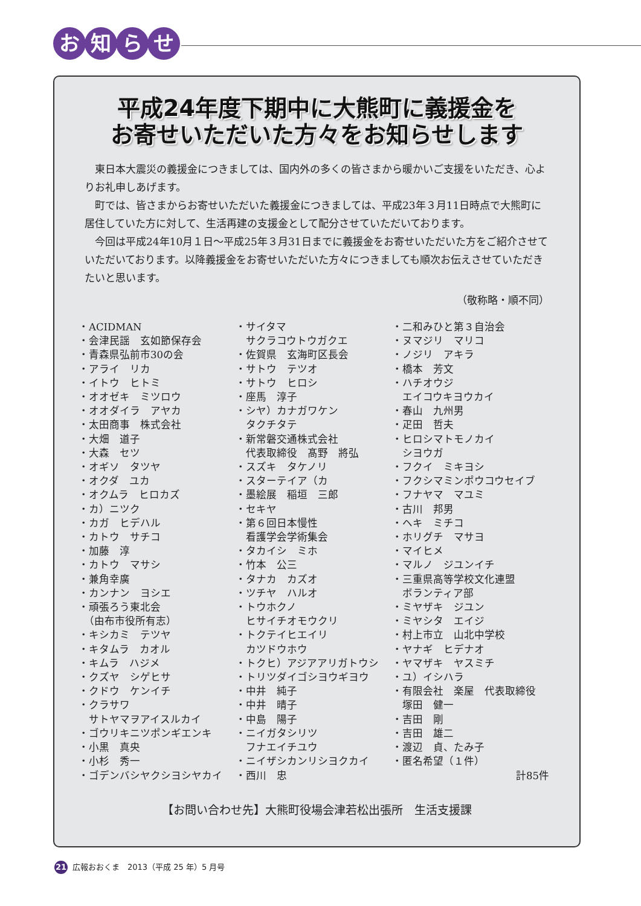お知らせ
平成24年度下期中に大熊町に義援金を
お寄せいただいた方々をお知らせします
東日本大震災の義援金につきましては、国内外の多くの皆さまから暖かいご支援をいただき、心よりお礼申しあげます。
町では、皆さまからお寄せいただいた義援金につきましては、平成23年３月11日時点で大熊町に居住していた方に対して、生活再建の支援金として配分させていただいております。
今回は平成24年10月１日～平成25年３月31日までに義援金をお寄せいただいた方をご紹介させていただいております。以降義援金をお寄せいただいた方々につきましても順次お伝えさせていただきたいと思います。
（敬称略・順不同）
・ACIDMAN
・会津民謡　玄如節保存会
・青森県弘前市30の会
・アライ　リカ
・イトウ　ヒトミ
・オオゼキ　ミツロウ
・オオダイラ　アヤカ
・太田商事　株式会社
・大畑　道子
・大森　セツ
・オギソ　タツヤ
・オクダ　ユカ
・オクムラ　ヒロカズ
・カ）ニツク
・カガ　ヒデハル
・カトウ　サチコ
・加藤　淳
・カトウ　マサシ
・兼角幸廣
・カンナン　ヨシエ
・頑張ろう東北会
　（由布市役所有志）
・キシカミ　テツヤ
・キタムラ　カオル
・キムラ　ハジメ
・クズヤ　シゲヒサ
・クドウ　ケンイチ
・クラサワ
　サトヤマヲアイスルカイ
・ゴウリキニツポンギエンキ
・小黒　真央
・小杉　秀一
・ゴデンバシヤクシヨシヤカイ
・サイタマ
　サクラコウトウガクエ
・佐賀県　玄海町区長会
・サトウ　テツオ
・サトウ　ヒロシ
・座馬　淳子
・シヤ）カナガワケン
　タクチタテ
・新常磐交通株式会社
　代表取締役　髙野　將弘
・スズキ　タケノリ
・スターテイア（カ
・墨絵展　稲垣　三郎
・セキヤ
・第６回日本慢性
　看護学会学術集会
・タカイシ　ミホ
・竹本　公三
・タナカ　カズオ
・ツチヤ　ハルオ
・トウホクノ
　ヒサイチオモウクリ
・トクテイヒエイリ
　カツドウホウ
・トクヒ）アジアアリガトウシ
・トリツダイゴシヨウギヨウ
・中井　純子
・中井　晴子
・中島　陽子
・ニイガタシリツ
　フナエイチユウ
・ニイザシカンリシヨクカイ
・西川　忠
・二和みひと第３自治会
・ヌマジリ　マリコ
・ノジリ　アキラ
・橋本　芳文
・ハチオウジ
　エイコウキヨウカイ
・春山　九州男
・疋田　哲夫
・ヒロシマトモノカイ
　シヨウガ
・フクイ　ミキヨシ
・フクシマミンポウコウセイブ
・フナヤマ　マユミ
・古川　邦男
・ヘキ　ミチコ
・ホリグチ　マサヨ
・マイヒメ
・マルノ　ジユンイチ
・三重県高等学校文化連盟
　ボランティア部
・ミヤザキ　ジユン
・ミヤシタ　エイジ
・村上市立　山北中学校
・ヤナギ　ヒデナオ
・ヤマザキ　ヤスミチ
・ユ）イシハラ
・有限会社　楽屋　代表取締役
　塚田　健一
・吉田　剛
・吉田　雄二
・渡辺　貞、たみ子
・匿名希望（１件）
計85件
【お問い合わせ先】大熊町役場会津若松出張所　生活支援課
21 広報おおくま　2013（平成 25 年）5 月号